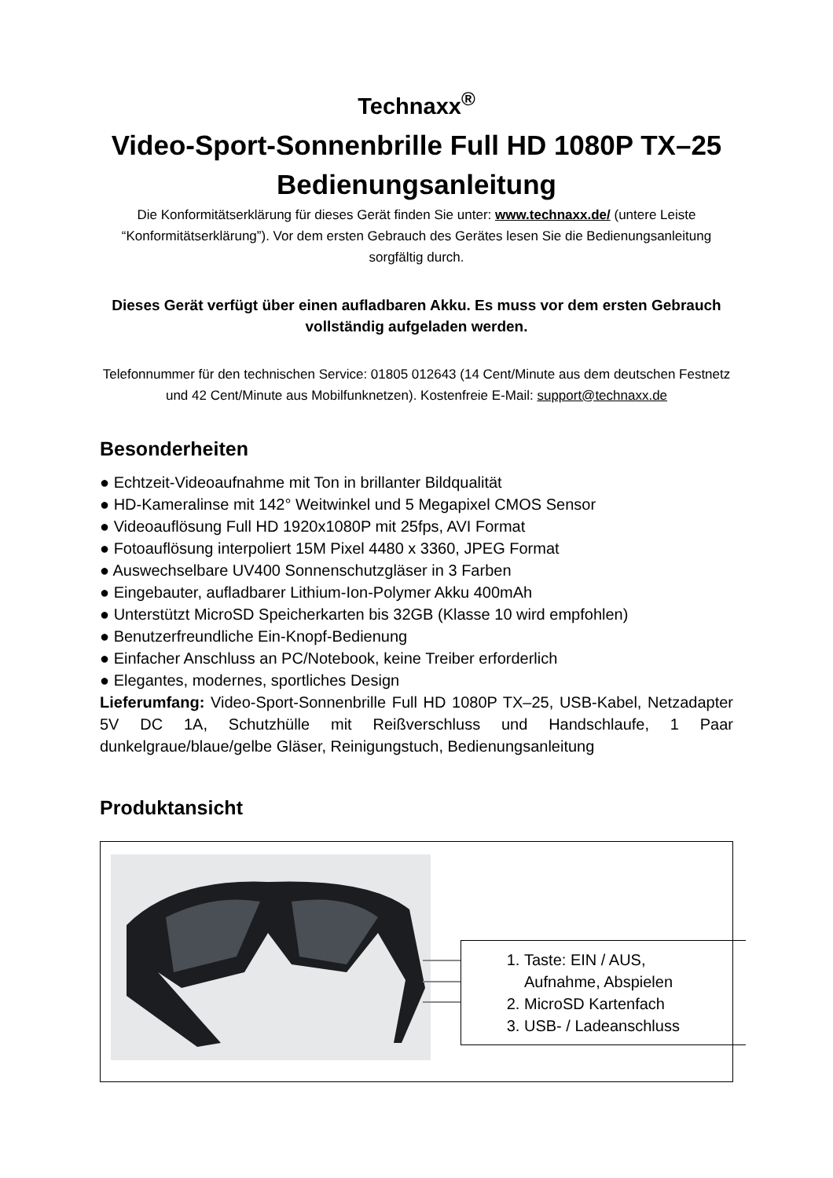Technaxx<sup>®</sup>
Video-Sport-Sonnenbrille Full HD 1080P TX–25
Bedienungsanleitung
Die Konformitätserklärung für dieses Gerät finden Sie unter: www.technaxx.de/ (untere Leiste “Konformitätserklärung”). Vor dem ersten Gebrauch des Gerätes lesen Sie die Bedienungsanleitung sorgfältig durch.
Dieses Gerät verfügt über einen aufladbaren Akku. Es muss vor dem ersten Gebrauch vollständig aufgeladen werden.
Telefonnummer für den technischen Service: 01805 012643 (14 Cent/Minute aus dem deutschen Festnetz und 42 Cent/Minute aus Mobilfunknetzen). Kostenfreie E-Mail: support@technaxx.de
Besonderheiten
● Echtzeit-Videoaufnahme mit Ton in brillanter Bildqualität
● HD-Kameralinse mit 142° Weitwinkel und 5 Megapixel CMOS Sensor
● Videoauflösung Full HD 1920x1080P mit 25fps, AVI Format
● Fotoauflösung interpoliert 15M Pixel 4480 x 3360, JPEG Format
● Auswechselbare UV400 Sonnenschutzgläser in 3 Farben
● Eingebauter, aufladbarer Lithium-Ion-Polymer Akku 400mAh
● Unterstützt MicroSD Speicherkarten bis 32GB (Klasse 10 wird empfohlen)
● Benutzerfreundliche Ein-Knopf-Bedienung
● Einfacher Anschluss an PC/Notebook, keine Treiber erforderlich
● Elegantes, modernes, sportliches Design
Lieferumfang: Video-Sport-Sonnenbrille Full HD 1080P TX–25, USB-Kabel, Netzadapter 5V DC 1A, Schutzhülle mit Reißverschluss und Handschlaufe, 1 Paar dunkelgraue/blaue/gelbe Gläser, Reinigungstuch, Bedienungsanleitung
Produktansicht
1. Taste: EIN / AUS,
Aufnahme, Abspielen
2. MicroSD Kartenfach
3. USB- / Ladeanschluss